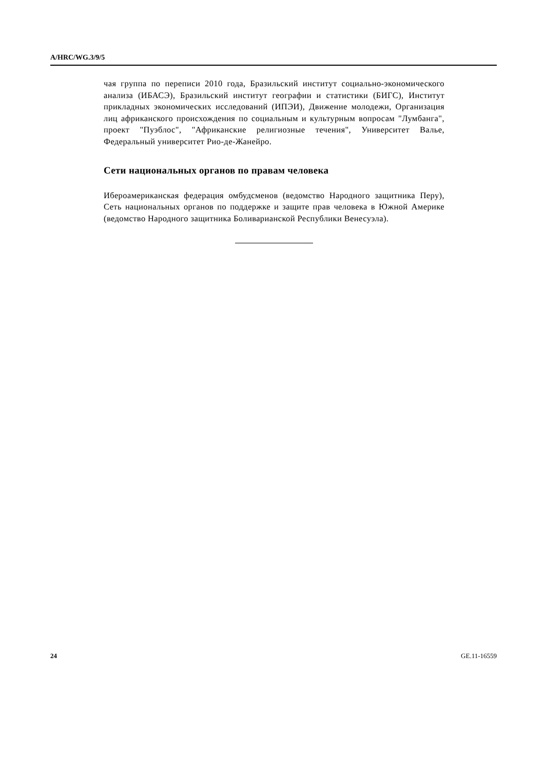A/HRC/WG.3/9/5
чая группа по переписи 2010 года, Бразильский институт социально-экономического анализа (ИБАСЭ), Бразильский институт географии и статистики (БИГС), Институт прикладных экономических исследований (ИПЭИ), Движение молодежи, Организация лиц африканского происхождения по социальным и культурным вопросам "Лумбанга", проект "Пуэблос", "Африканские религиозные течения", Университет Валье, Федеральный университет Рио-де-Жанейро.
Сети национальных органов по правам человека
Ибероамериканская федерация омбудсменов (ведомство Народного защитника Перу), Сеть национальных органов по поддержке и защите прав человека в Южной Америке (ведомство Народного защитника Боливарианской Республики Венесуэла).
24 GE.11-16559